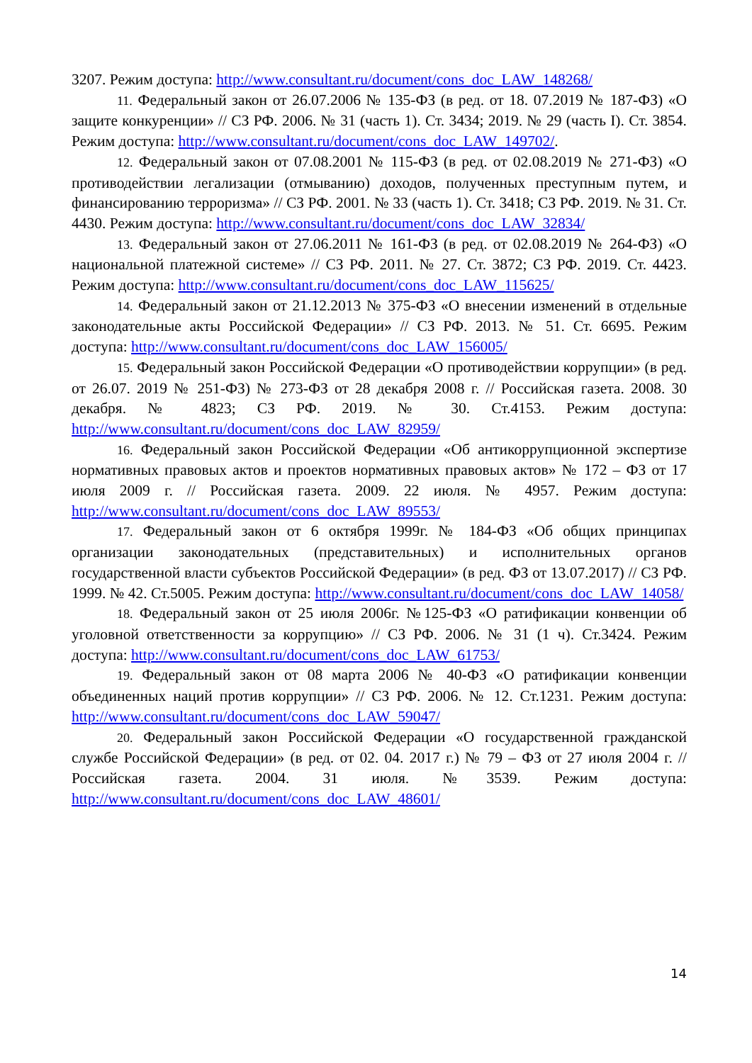3207. Режим доступа: http://www.consultant.ru/document/cons_doc_LAW_148268/
11. Федеральный закон от 26.07.2006 № 135-ФЗ (в ред. от 18. 07.2019 № 187-ФЗ) «О защите конкуренции» // СЗ РФ. 2006. № 31 (часть 1). Ст. 3434; 2019. № 29 (часть I). Ст. 3854. Режим доступа: http://www.consultant.ru/document/cons_doc_LAW_149702/.
12. Федеральный закон от 07.08.2001 № 115-ФЗ (в ред. от 02.08.2019 № 271-ФЗ) «О противодействии легализации (отмыванию) доходов, полученных преступным путем, и финансированию терроризма» // СЗ РФ. 2001. № 33 (часть 1). Ст. 3418; СЗ РФ. 2019. № 31. Ст. 4430. Режим доступа: http://www.consultant.ru/document/cons_doc_LAW_32834/
13. Федеральный закон от 27.06.2011 № 161-ФЗ (в ред. от 02.08.2019 № 264-ФЗ) «О национальной платежной системе» // СЗ РФ. 2011. № 27. Ст. 3872; СЗ РФ. 2019. Ст. 4423. Режим доступа: http://www.consultant.ru/document/cons_doc_LAW_115625/
14. Федеральный закон от 21.12.2013 № 375-ФЗ «О внесении изменений в отдельные законодательные акты Российской Федерации» // СЗ РФ. 2013. № 51. Ст. 6695. Режим доступа: http://www.consultant.ru/document/cons_doc_LAW_156005/
15. Федеральный закон Российской Федерации «О противодействии коррупции» (в ред. от 26.07. 2019 № 251-ФЗ) № 273-ФЗ от 28 декабря 2008 г. // Российская газета. 2008. 30 декабря. № 4823; СЗ РФ. 2019. № 30. Ст.4153. Режим доступа: http://www.consultant.ru/document/cons_doc_LAW_82959/
16. Федеральный закон Российской Федерации «Об антикоррупционной экспертизе нормативных правовых актов и проектов нормативных правовых актов» № 172 – ФЗ от 17 июля 2009 г. // Российская газета. 2009. 22 июля. № 4957. Режим доступа: http://www.consultant.ru/document/cons_doc_LAW_89553/
17. Федеральный закон от 6 октября 1999г. № 184-ФЗ «Об общих принципах организации законодательных (представительных) и исполнительных органов государственной власти субъектов Российской Федерации» (в ред. ФЗ от 13.07.2017) // СЗ РФ. 1999. № 42. Ст.5005. Режим доступа: http://www.consultant.ru/document/cons_doc_LAW_14058/
18. Федеральный закон от 25 июля 2006г. №125-ФЗ «О ратификации конвенции об уголовной ответственности за коррупцию» // СЗ РФ. 2006. № 31 (1 ч). Ст.3424. Режим доступа: http://www.consultant.ru/document/cons_doc_LAW_61753/
19. Федеральный закон от 08 марта 2006 № 40-ФЗ «О ратификации конвенции объединенных наций против коррупции» // СЗ РФ. 2006. № 12. Ст.1231. Режим доступа: http://www.consultant.ru/document/cons_doc_LAW_59047/
20. Федеральный закон Российской Федерации «О государственной гражданской службе Российской Федерации» (в ред. от 02. 04. 2017 г.) № 79 – ФЗ от 27 июля 2004 г. // Российская газета. 2004. 31 июля. №3539. Режим доступа: http://www.consultant.ru/document/cons_doc_LAW_48601/
14